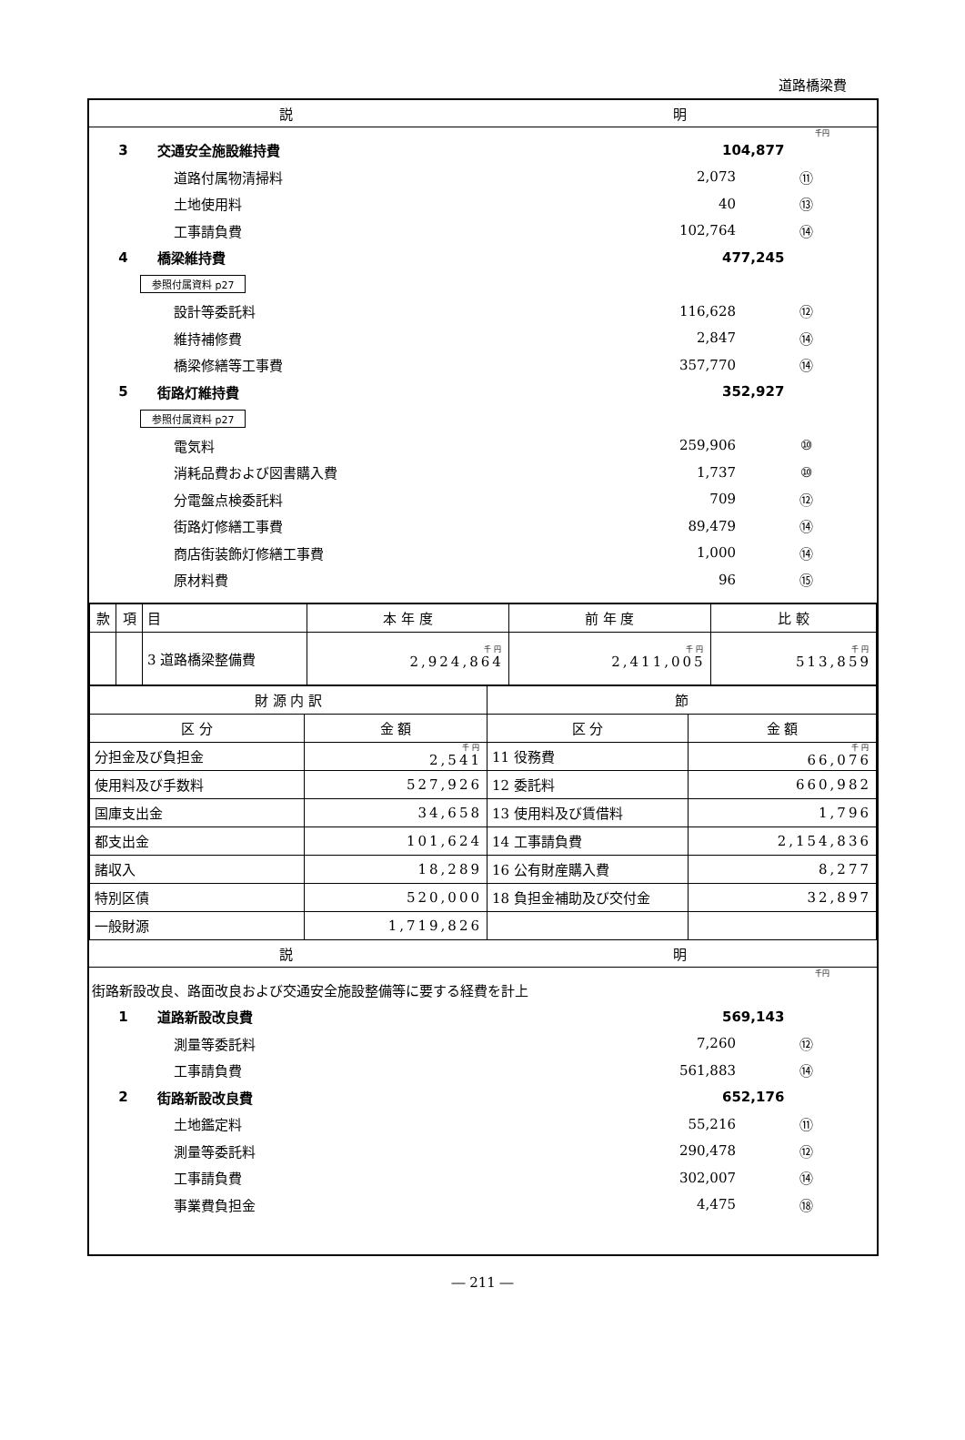道路橋梁費
説 明
千円
3 交通安全施設維持費 104,877
道路付属物清掃料 2,073 ⑪
土地使用料 40 ⑬
工事請負費 102,764 ⑭
4 橋梁維持費 477,245
参照付属資料 p27
設計等委託料 116,628 ⑫
維持補修費 2,847 ⑭
橋梁修繕等工事費 357,770 ⑭
5 街路灯維持費 352,927
参照付属資料 p27
電気料 259,906 ⑩
消耗品費および図書購入費 1,737 ⑩
分電盤点検委託料 709 ⑫
街路灯修繕工事費 89,479 ⑭
商店街装飾灯修繕工事費 1,000 ⑭
原材料費 96 ⑮
| 款 | 項 | 目 | 本 年 度 | 前 年 度 | 比 較 |
| --- | --- | --- | --- | --- | --- |
| | | 3 道路橋梁整備費 | 千円 2,924,864 | 千円 2,411,005 | 千円 513,859 |
| 財 源 内 訳 | | 節 | |
| --- | --- | --- | --- |
| 区 分 | 金 額 | 区 分 | 金 額 |
| 分担金及び負担金 | 千円 2,541 | 11 役務費 | 千円 66,076 |
| 使用料及び手数料 | 527,926 | 12 委託料 | 660,982 |
| 国庫支出金 | 34,658 | 13 使用料及び賃借料 | 1,796 |
| 都支出金 | 101,624 | 14 工事請負費 | 2,154,836 |
| 諸収入 | 18,289 | 16 公有財産購入費 | 8,277 |
| 特別区債 | 520,000 | 18 負担金補助及び交付金 | 32,897 |
| 一般財源 | 1,719,826 | | |
説 明
千円
街路新設改良、路面改良および交通安全施設整備等に要する経費を計上
1 道路新設改良費 569,143
測量等委託料 7,260 ⑫
工事請負費 561,883 ⑭
2 街路新設改良費 652,176
土地鑑定料 55,216 ⑪
測量等委託料 290,478 ⑫
工事請負費 302,007 ⑭
事業費負担金 4,475 ⑱
― 211 ―